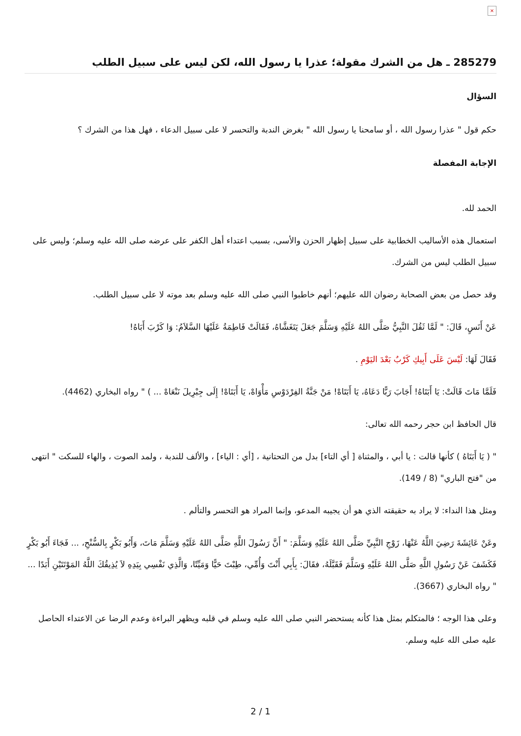×
285279 ـ هل من الشرك مقولة؛ عذرا يا رسول الله، لكن ليس على سبيل الطلب
السؤال
حكم قول " عذرا رسول الله ، أو سامحنا يا رسول الله " بغرض الندبة والتحسر لا على سبيل الدعاء ، فهل هذا من الشرك ؟
الإجابة المفصلة
الحمد لله.
استعمال هذه الأساليب الخطابية على سبيل إظهار الحزن والأسى، بسبب اعتداء أهل الكفر على عرضه صلى الله عليه وسلم؛ وليس على سبيل الطلب ليس من الشرك.
وقد حصل من بعض الصحابة رضوان الله عليهم؛ أنهم خاطبوا النبي صلى الله عليه وسلم بعد موته لا على سبيل الطلب.
عَنْ أَنَسٍ، قَالَ: " لَمَّا ثَقُلَ النَّبِيُّ صَلَّى اللهُ عَلَيْهِ وَسَلَّمَ جَعَلَ يَتَغَشَّاهُ، فَقَالَتْ فَاطِمَةُ عَلَيْهَا السَّلاَمُ: وَا كَرْبَ أَبَاهُ!
فَقَالَ لَهَا: لَيْسَ عَلَى أَبِيكِ كَرْبٌ بَعْدَ اليَوْمِ .
فَلَمَّا مَاتَ قَالَتْ: يَا أَبَتَاهُ! أَجَابَ رَبًّا دَعَاهُ، يَا أَبَتَاهْ! مَنْ جَنَّةُ الفِرْدَوْسِ مَأْوَاهْ، يَا أَبَتَاهْ! إِلَى جِبْرِيلَ نَنْعَاهْ ... ) " رواه البخاري (4462).
قال الحافظ ابن حجر رحمه الله تعالى:
" ( يَا أَبَتَاهُ ) كأنها قالت : يا أبي ، والمثناة [ أي التاء] بدل من التحتانية ، [أي : الياء] ، والألف للندبة ، ولمد الصوت ، والهاء للسكت " انتهى من "فتح الباري" (8 / 149).
ومثل هذا النداء: لا يراد به حقيقته الذي هو أن يجيبه المدعو، وإنما المراد هو التحسر والتألم .
وعَنْ عَائِشَةَ رَضِيَ اللَّهُ عَنْهَا، زَوْجِ النَّبِيِّ صَلَّى اللهُ عَلَيْهِ وَسَلَّمَ: " أَنَّ رَسُولَ اللَّهِ صَلَّى اللهُ عَلَيْهِ وَسَلَّمَ مَاتَ، وَأَبُو بَكْرٍ بِالسُّنْحِ، ... فَجَاءَ أَبُو بَكْرٍ فَكَشَفَ عَنْ رَسُولِ اللَّهِ صَلَّى اللهُ عَلَيْهِ وَسَلَّمَ فَقَبَّلَهُ، فقَالَ: بِأَبِي أَنْتَ وَأُمِّي، طِبْتَ حَيًّا وَمَيِّتًا، وَالَّذِي نَفْسِي بِيَدِهِ لاَ يُذِيقُكَ اللَّهُ المَوْتَتَيْنِ أَبَدًا ... " رواه البخاري (3667).
وعلى هذا الوجه ؛ فالمتكلم بمثل هذا كأنه يستحضر النبي صلى الله عليه وسلم في قلبه ويظهر البراءة وعدم الرضا عن الاعتداء الحاصل عليه صلى الله عليه وسلم.
2 / 1